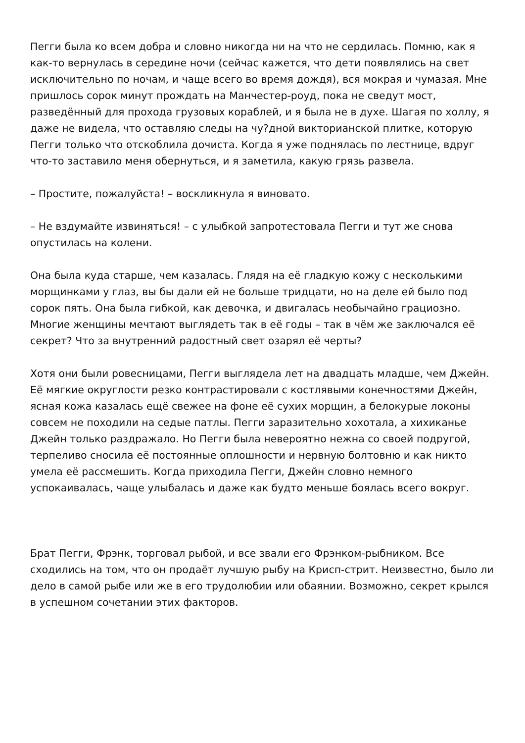Пегги была ко всем добра и словно никогда ни на что не сердилась. Помню, как я как-то вернулась в середине ночи (сейчас кажется, что дети появлялись на свет исключительно по ночам, и чаще всего во время дождя), вся мокрая и чумазая. Мне пришлось сорок минут прождать на Манчестер-роуд, пока не сведут мост, разведённый для прохода грузовых кораблей, и я была не в духе. Шагая по холлу, я даже не видела, что оставляю следы на чу?дной викторианской плитке, которую Пегги только что отскоблила дочиста. Когда я уже поднялась по лестнице, вдруг что-то заставило меня обернуться, и я заметила, какую грязь развела.
– Простите, пожалуйста! – воскликнула я виновато.
– Не вздумайте извиняться! – с улыбкой запротестовала Пегги и тут же снова опустилась на колени.
Она была куда старше, чем казалась. Глядя на её гладкую кожу с несколькими морщинками у глаз, вы бы дали ей не больше тридцати, но на деле ей было под сорок пять. Она была гибкой, как девочка, и двигалась необычайно грациозно. Многие женщины мечтают выглядеть так в её годы – так в чём же заключался её секрет? Что за внутренний радостный свет озарял её черты?
Хотя они были ровесницами, Пегги выглядела лет на двадцать младше, чем Джейн. Её мягкие округлости резко контрастировали с костлявыми конечностями Джейн, ясная кожа казалась ещё свежее на фоне её сухих морщин, а белокурые локоны совсем не походили на седые патлы. Пегги заразительно хохотала, а хихиканье Джейн только раздражало. Но Пегги была невероятно нежна со своей подругой, терпеливо сносила её постоянные оплошности и нервную болтовню и как никто умела её рассмешить. Когда приходила Пегги, Джейн словно немного успокаивалась, чаще улыбалась и даже как будто меньше боялась всего вокруг.
Брат Пегги, Фрэнк, торговал рыбой, и все звали его Фрэнком-рыбником. Все сходились на том, что он продаёт лучшую рыбу на Крисп-стрит. Неизвестно, было ли дело в самой рыбе или же в его трудолюбии или обаянии. Возможно, секрет крылся в успешном сочетании этих факторов.